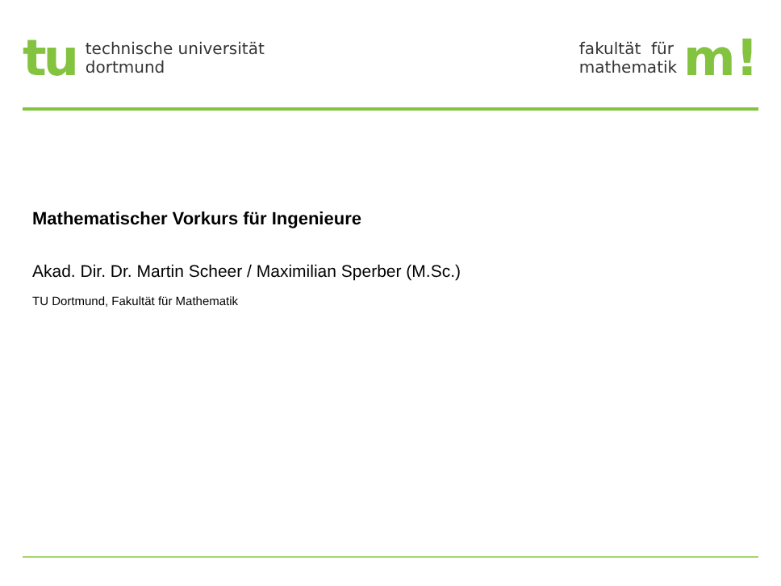tu
technische universität
dortmund
fakultät für
mathematik
m!
Mathematischer Vorkurs für Ingenieure
Akad. Dir. Dr. Martin Scheer / Maximilian Sperber (M.Sc.)
TU Dortmund, Fakultät für Mathematik